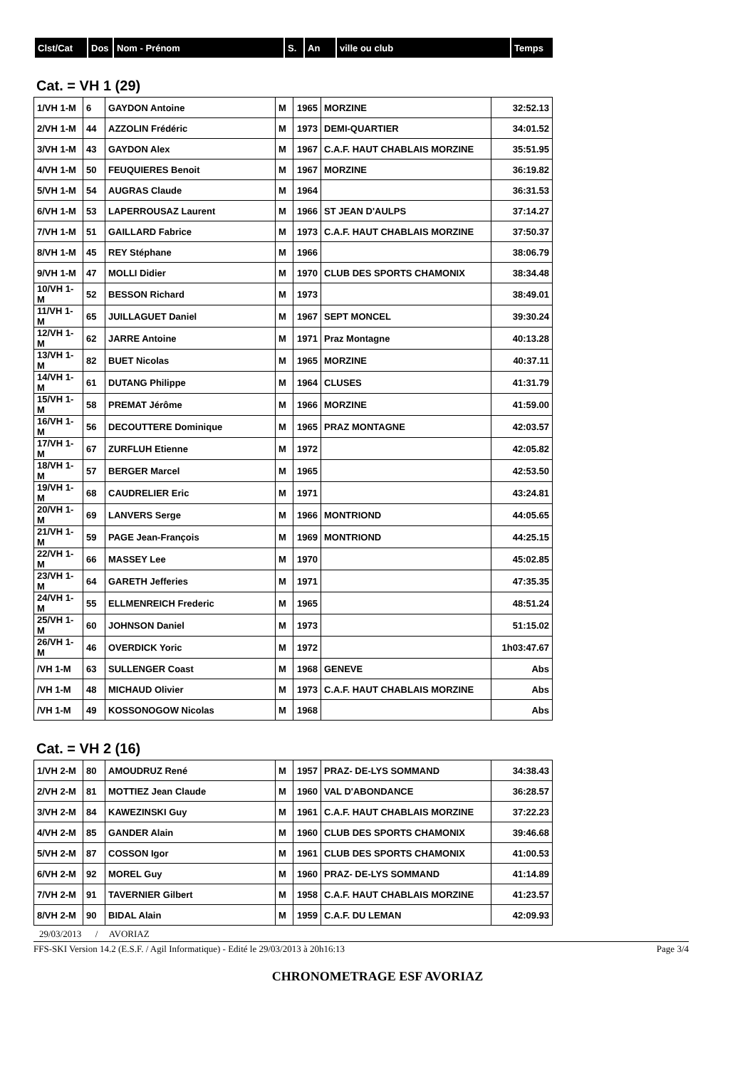| Clst/Cat | Dos | Nom - Prénom | S. | An | ville ou club | Temps |
| --- | --- | --- | --- | --- | --- | --- |
Cat. = VH 1 (29)
| 1/VH 1-M | 6 | GAYDON Antoine | M | 1965 | MORZINE | 32:52.13 |
| 2/VH 1-M | 44 | AZZOLIN Frédéric | M | 1973 | DEMI-QUARTIER | 34:01.52 |
| 3/VH 1-M | 43 | GAYDON Alex | M | 1967 | C.A.F. HAUT CHABLAIS MORZINE | 35:51.95 |
| 4/VH 1-M | 50 | FEUQUIERES Benoit | M | 1967 | MORZINE | 36:19.82 |
| 5/VH 1-M | 54 | AUGRAS Claude | M | 1964 | | 36:31.53 |
| 6/VH 1-M | 53 | LAPERROUSAZ Laurent | M | 1966 | ST JEAN D'AULPS | 37:14.27 |
| 7/VH 1-M | 51 | GAILLARD Fabrice | M | 1973 | C.A.F. HAUT CHABLAIS MORZINE | 37:50.37 |
| 8/VH 1-M | 45 | REY Stéphane | M | 1966 | | 38:06.79 |
| 9/VH 1-M | 47 | MOLLI Didier | M | 1970 | CLUB DES SPORTS CHAMONIX | 38:34.48 |
| 10/VH 1-M | 52 | BESSON Richard | M | 1973 | | 38:49.01 |
| 11/VH 1-M | 65 | JUILLAGUET Daniel | M | 1967 | SEPT MONCEL | 39:30.24 |
| 12/VH 1-M | 62 | JARRE Antoine | M | 1971 | Praz Montagne | 40:13.28 |
| 13/VH 1-M | 82 | BUET Nicolas | M | 1965 | MORZINE | 40:37.11 |
| 14/VH 1-M | 61 | DUTANG Philippe | M | 1964 | CLUSES | 41:31.79 |
| 15/VH 1-M | 58 | PREMAT Jérôme | M | 1966 | MORZINE | 41:59.00 |
| 16/VH 1-M | 56 | DECOUTTERE Dominique | M | 1965 | PRAZ MONTAGNE | 42:03.57 |
| 17/VH 1-M | 67 | ZURFLUH Etienne | M | 1972 | | 42:05.82 |
| 18/VH 1-M | 57 | BERGER Marcel | M | 1965 | | 42:53.50 |
| 19/VH 1-M | 68 | CAUDRELIER Eric | M | 1971 | | 43:24.81 |
| 20/VH 1-M | 69 | LANVERS Serge | M | 1966 | MONTRIOND | 44:05.65 |
| 21/VH 1-M | 59 | PAGE Jean-François | M | 1969 | MONTRIOND | 44:25.15 |
| 22/VH 1-M | 66 | MASSEY Lee | M | 1970 | | 45:02.85 |
| 23/VH 1-M | 64 | GARETH Jefferies | M | 1971 | | 47:35.35 |
| 24/VH 1-M | 55 | ELLMENREICH Frederic | M | 1965 | | 48:51.24 |
| 25/VH 1-M | 60 | JOHNSON Daniel | M | 1973 | | 51:15.02 |
| 26/VH 1-M | 46 | OVERDICK Yoric | M | 1972 | | 1h03:47.67 |
| /VH 1-M | 63 | SULLENGER Coast | M | 1968 | GENEVE | Abs |
| /VH 1-M | 48 | MICHAUD Olivier | M | 1973 | C.A.F. HAUT CHABLAIS MORZINE | Abs |
| /VH 1-M | 49 | KOSSONOGOW Nicolas | M | 1968 | | Abs |
Cat. = VH 2 (16)
| 1/VH 2-M | 80 | AMOUDRUZ René | M | 1957 | PRAZ- DE-LYS SOMMAND | 34:38.43 |
| 2/VH 2-M | 81 | MOTTIEZ Jean Claude | M | 1960 | VAL D'ABONDANCE | 36:28.57 |
| 3/VH 2-M | 84 | KAWEZINSKI Guy | M | 1961 | C.A.F. HAUT CHABLAIS MORZINE | 37:22.23 |
| 4/VH 2-M | 85 | GANDER Alain | M | 1960 | CLUB DES SPORTS CHAMONIX | 39:46.68 |
| 5/VH 2-M | 87 | COSSON Igor | M | 1961 | CLUB DES SPORTS CHAMONIX | 41:00.53 |
| 6/VH 2-M | 92 | MOREL Guy | M | 1960 | PRAZ- DE-LYS SOMMAND | 41:14.89 |
| 7/VH 2-M | 91 | TAVERNIER Gilbert | M | 1958 | C.A.F. HAUT CHABLAIS MORZINE | 41:23.57 |
| 8/VH 2-M | 90 | BIDAL Alain | M | 1959 | C.A.F. DU LEMAN | 42:09.93 |
29/03/2013 / AVORIAZ
FFS-SKI Version 14.2 (E.S.F. / Agil Informatique) - Edité le 29/03/2013 à 20h16:13 Page 3/4
CHRONOMETRAGE ESF AVORIAZ